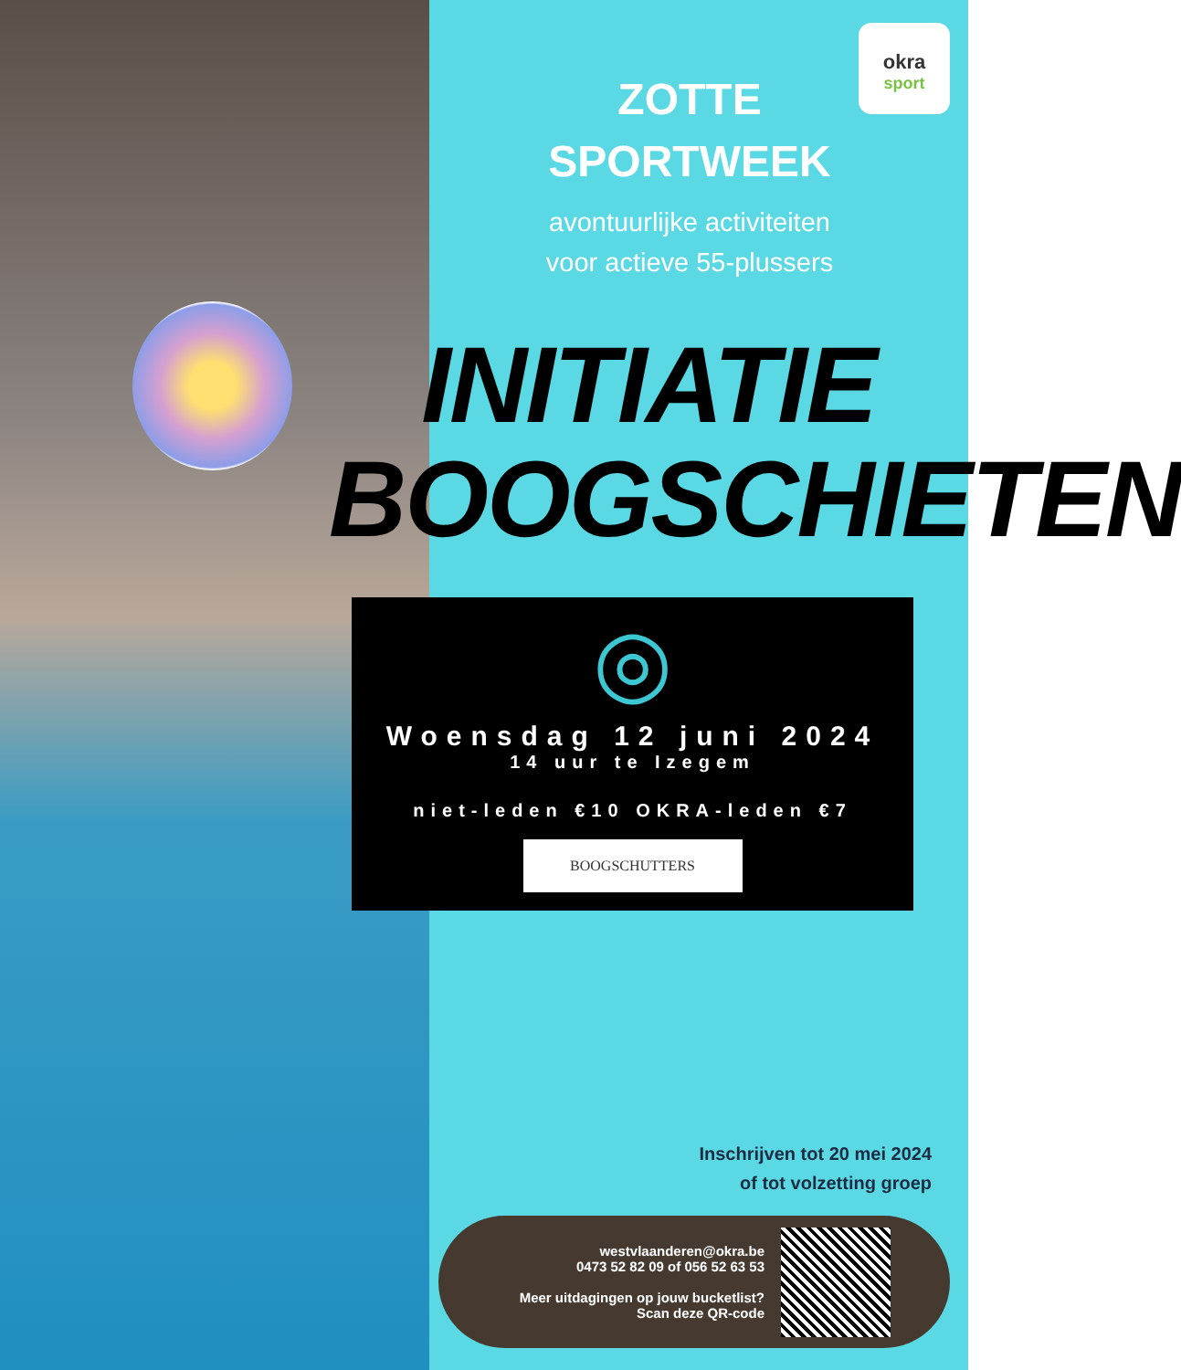okra
sport
ZOTTE
SPORTWEEK
avontuurlijke activiteiten
voor actieve 55-plussers
INITIATIE
BOOGSCHIETEN
◎
Woensdag 12 juni 2024
14 uur te Izegem
niet-leden €10 OKRA-leden €7
BOOGSCHUTTERS
Inschrijven tot 20 mei 2024
of tot volzetting groep
westvlaanderen@okra.be
0473 52 82 09 of 056 52 63 53
Meer uitdagingen op jouw bucketlist?
Scan deze QR-code